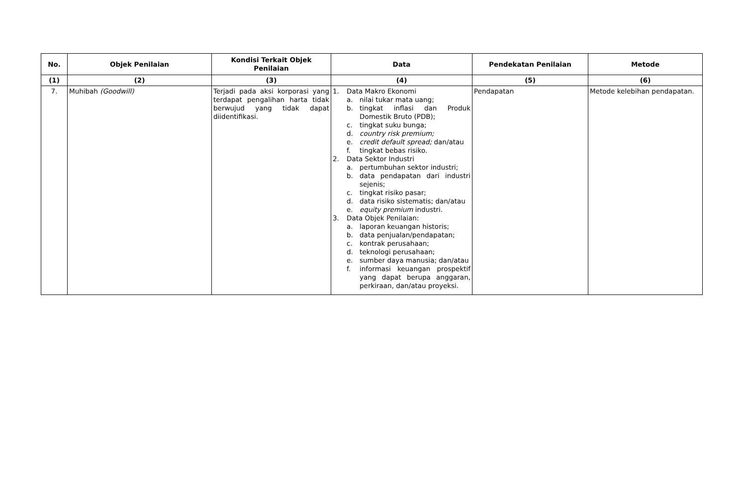| No. | Objek Penilaian | Kondisi Terkait Objek Penilaian | Data | Pendekatan Penilaian | Metode |
| --- | --- | --- | --- | --- | --- |
| (1) | (2) | (3) | (4) | (5) | (6) |
| 7. | Muhibah (Goodwill) | Terjadi pada aksi korporasi yang terdapat pengalihan harta tidak berwujud yang tidak dapat diidentifikasi. | 1. Data Makro Ekonomi a. nilai tukar mata uang; b. tingkat inflasi dan Produk Domestik Bruto (PDB); c. tingkat suku bunga; d. country risk premium; e. credit default spread; dan/atau f. tingkat bebas risiko. 2. Data Sektor Industri a. pertumbuhan sektor industri; b. data pendapatan dari industri sejenis; c. tingkat risiko pasar; d. data risiko sistematis; dan/atau e. equity premium industri. 3. Data Objek Penilaian: a. laporan keuangan historis; b. data penjualan/pendapatan; c. kontrak perusahaan; d. teknologi perusahaan; e. sumber daya manusia; dan/atau f. informasi keuangan prospektif yang dapat berupa anggaran, perkiraan, dan/atau proyeksi. | Pendapatan | Metode kelebihan pendapatan. |